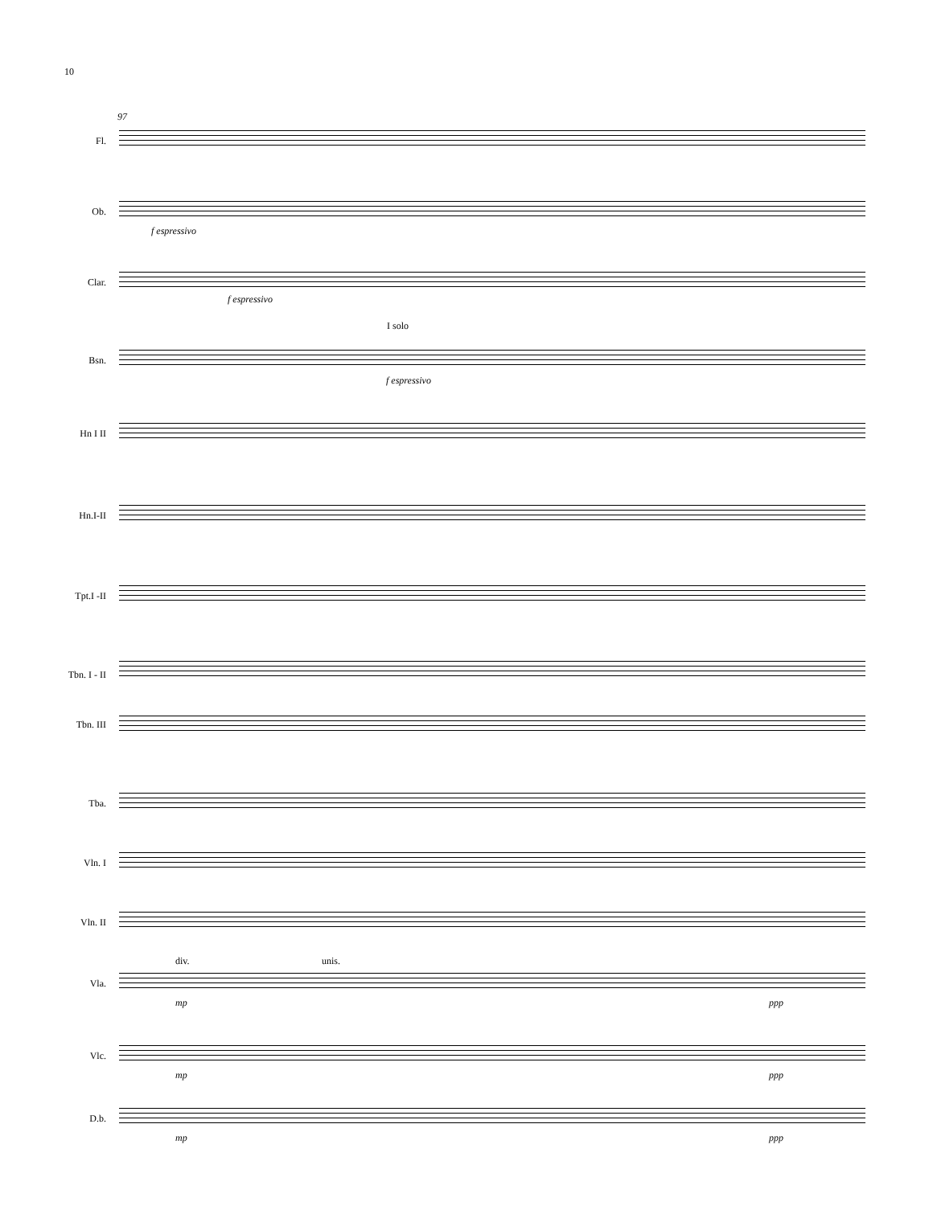10
97
Fl.
Ob.
f espressivo
Clar.
f espressivo
I solo
Bsn.
f espressivo
Hn I II
Hn.I-II
Tpt.I -II
Tbn. I - II
Tbn. III
Tba.
Vln. I
Vln. II
div. unis.
Vla.
mp ppp
Vlc.
mp ppp
D.b.
mp ppp